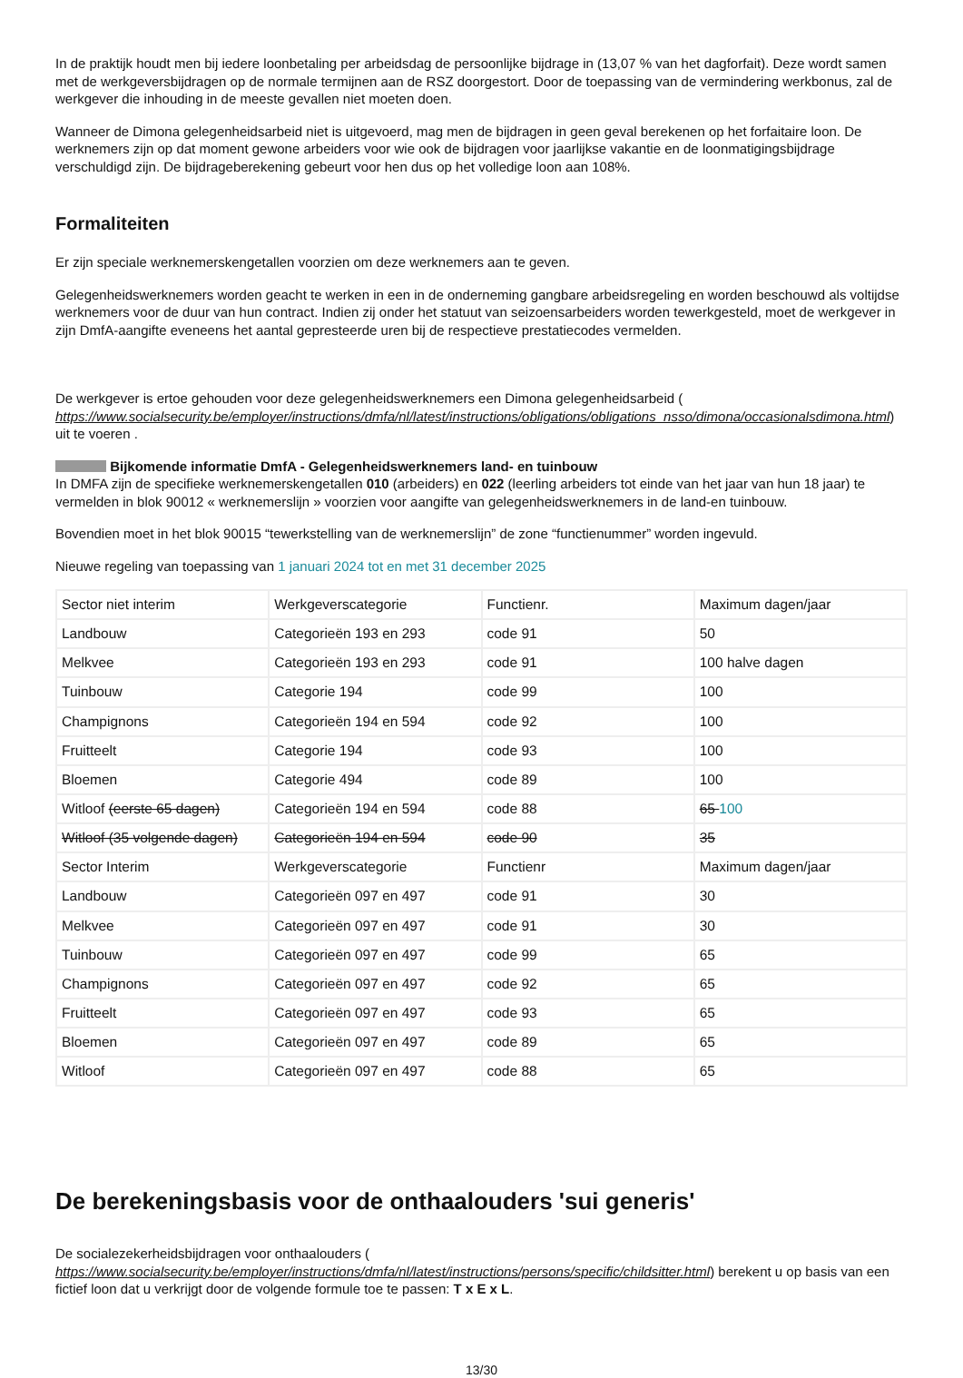In de praktijk houdt men bij iedere loonbetaling per arbeidsdag de persoonlijke bijdrage in (13,07 % van het dagforfait). Deze wordt samen met de werkgeversbijdragen op de normale termijnen aan de RSZ doorgestort. Door de toepassing van de vermindering werkbonus, zal de werkgever die inhouding in de meeste gevallen niet moeten doen.
Wanneer de Dimona gelegenheidsarbeid niet is uitgevoerd, mag men de bijdragen in geen geval berekenen op het forfaitaire loon. De werknemers zijn op dat moment gewone arbeiders voor wie ook de bijdragen voor jaarlijkse vakantie en de loonmatigingsbijdrage verschuldigd zijn. De bijdrageberekening gebeurt voor hen dus op het volledige loon aan 108%.
Formaliteiten
Er zijn speciale werknemerskengetallen voorzien om deze werknemers aan te geven.
Gelegenheidswerknemers worden geacht te werken in een in de onderneming gangbare arbeidsregeling en worden beschouwd als voltijdse werknemers voor de duur van hun contract. Indien zij onder het statuut van seizoensarbeiders worden tewerkgesteld, moet de werkgever in zijn DmfA-aangifte eveneens het aantal gepresteerde uren bij de respectieve prestatiecodes vermelden.
De werkgever is ertoe gehouden voor deze gelegenheidswerknemers een Dimona gelegenheidsarbeid ( https://www.socialsecurity.be/employer/instructions/dmfa/nl/latest/instructions/obligations/obligations_nsso/dimona/occasionalsdimona.html) uit te voeren .
Bijkomende informatie DmfA - Gelegenheidswerknemers land- en tuinbouw
In DMFA zijn de specifieke werknemerskengetallen 010 (arbeiders) en 022 (leerling arbeiders tot einde van het jaar van hun 18 jaar) te vermelden in blok 90012 « werknemerslijn » voorzien voor aangifte van gelegenheidswerknemers in de land-en tuinbouw.
Bovendien moet in het blok 90015 “tewerkstelling van de werknemerslijn” de zone “functienummer” worden ingevuld.
Nieuwe regeling van toepassing van 1 januari 2024 tot en met 31 december 2025
| Sector niet interim | Werkgeverscategorie | Functienr. | Maximum dagen/jaar |
| Landbouw | Categorieën 193 en 293 | code 91 | 50 |
| Melkvee | Categorieën 193 en 293 | code 91 | 100 halve dagen |
| Tuinbouw | Categorie 194 | code 99 | 100 |
| Champignons | Categorieën 194 en 594 | code 92 | 100 |
| Fruitteelt | Categorie 194 | code 93 | 100 |
| Bloemen | Categorie 494 | code 89 | 100 |
| Witloof (eerste 65 dagen) | Categorieën 194 en 594 | code 88 | 65 100 |
| Witloof (35 volgende dagen) | Categorieën 194 en 594 | code 90 | 35 |
| Sector Interim | Werkgeverscategorie | Functienr | Maximum dagen/jaar |
| Landbouw | Categorieën 097 en 497 | code 91 | 30 |
| Melkvee | Categorieën 097 en 497 | code 91 | 30 |
| Tuinbouw | Categorieën 097 en 497 | code 99 | 65 |
| Champignons | Categorieën 097 en 497 | code 92 | 65 |
| Fruitteelt | Categorieën 097 en 497 | code 93 | 65 |
| Bloemen | Categorieën 097 en 497 | code 89 | 65 |
| Witloof | Categorieën 097 en 497 | code 88 | 65 |
De berekeningsbasis voor de onthaalouders 'sui generis'
De socialezekerheidsbijdragen voor onthaalouders ( https://www.socialsecurity.be/employer/instructions/dmfa/nl/latest/instructions/persons/specific/childsitter.html) berekent u op basis van een fictief loon dat u verkrijgt door de volgende formule toe te passen: T x E x L.
13/30